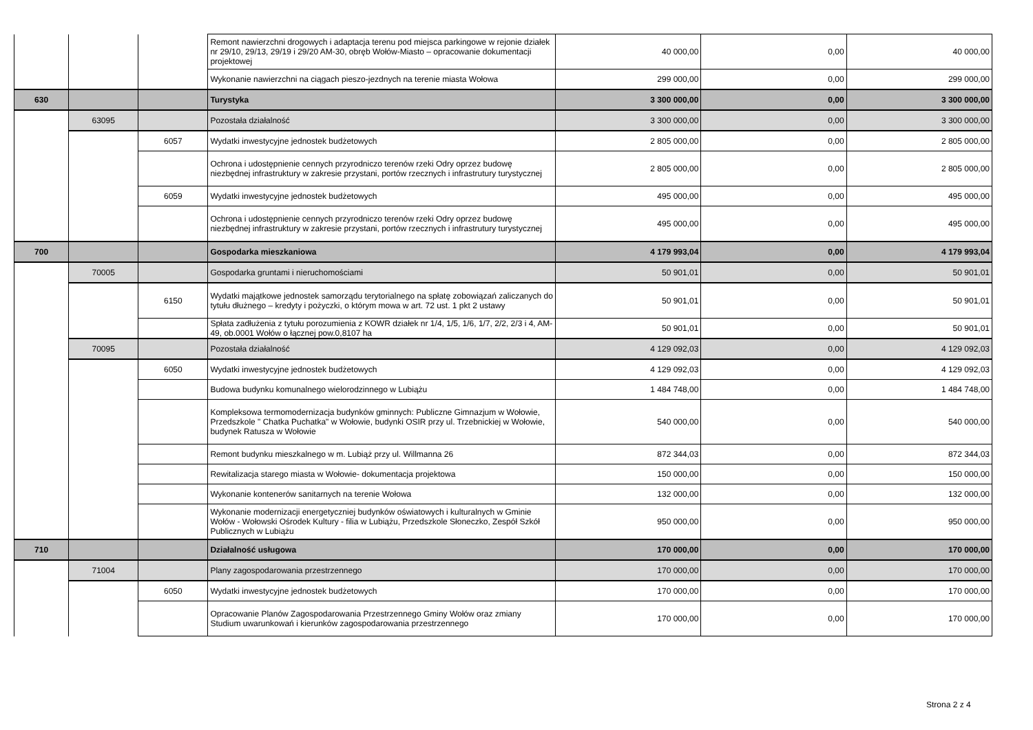| | | | Remont nawierzchni drogowych i adaptacja terenu pod miejsca parkingowe w rejonie działek nr 29/10, 29/13, 29/19 i 29/20 AM-30, obręb Wołów-Miasto – opracowanie dokumentacji projektowej | 40 000,00 | 0,00 | 40 000,00 |
| | | | Wykonanie nawierzchni na ciągach pieszo-jezdnych na terenie miasta Wołowa | 299 000,00 | 0,00 | 299 000,00 |
| 630 | | | Turystyka | 3 300 000,00 | 0,00 | 3 300 000,00 |
| | 63095 | | Pozostała działalność | 3 300 000,00 | 0,00 | 3 300 000,00 |
| | | 6057 | Wydatki inwestycyjne jednostek budżetowych | 2 805 000,00 | 0,00 | 2 805 000,00 |
| | | | Ochrona i udostępnienie cennych przyrodniczo terenów rzeki Odry oprzez budowę niezbędnej infrastruktury w zakresie przystani, portów rzecznych i infrastrutury turystycznej | 2 805 000,00 | 0,00 | 2 805 000,00 |
| | | 6059 | Wydatki inwestycyjne jednostek budżetowych | 495 000,00 | 0,00 | 495 000,00 |
| | | | Ochrona i udostępnienie cennych przyrodniczo terenów rzeki Odry oprzez budowę niezbędnej infrastruktury w zakresie przystani, portów rzecznych i infrastrutury turystycznej | 495 000,00 | 0,00 | 495 000,00 |
| 700 | | | Gospodarka mieszkaniowa | 4 179 993,04 | 0,00 | 4 179 993,04 |
| | 70005 | | Gospodarka gruntami i nieruchomościami | 50 901,01 | 0,00 | 50 901,01 |
| | | 6150 | Wydatki majątkowe jednostek samorządu terytorialnego na spłatę zobowiązań zaliczanych do tytułu dłużnego – kredyty i pożyczki, o którym mowa w art. 72 ust. 1 pkt 2 ustawy | 50 901,01 | 0,00 | 50 901,01 |
| | | | Spłata zadłużenia z tytułu porozumienia z KOWR działek nr 1/4, 1/5, 1/6, 1/7, 2/2, 2/3 i 4, AM-49, ob.0001 Wołów o łącznej pow.0,8107 ha | 50 901,01 | 0,00 | 50 901,01 |
| | 70095 | | Pozostała działalność | 4 129 092,03 | 0,00 | 4 129 092,03 |
| | | 6050 | Wydatki inwestycyjne jednostek budżetowych | 4 129 092,03 | 0,00 | 4 129 092,03 |
| | | | Budowa budynku komunalnego wielorodzinnego w Lubiążu | 1 484 748,00 | 0,00 | 1 484 748,00 |
| | | | Kompleksowa termomodernizacja budynków gminnych: Publiczne Gimnazjum w Wołowie, Przedszkole " Chatka Puchatka" w Wołowie, budynki OSIR przy ul. Trzebnickiej w Wołowie, budynek Ratusza w Wołowie | 540 000,00 | 0,00 | 540 000,00 |
| | | | Remont budynku mieszkalnego w m. Lubiąż przy ul. Willmanna 26 | 872 344,03 | 0,00 | 872 344,03 |
| | | | Rewitalizacja starego miasta w Wołowie- dokumentacja projektowa | 150 000,00 | 0,00 | 150 000,00 |
| | | | Wykonanie kontenerów sanitarnych na terenie Wołowa | 132 000,00 | 0,00 | 132 000,00 |
| | | | Wykonanie modernizacji energetyczniej budynków oświatowych i kulturalnych w Gminie Wołów - Wołowski Ośrodek Kultury - filia w Lubiążu, Przedszkole Słoneczko, Zespół Szkół Publicznych w Lubiążu | 950 000,00 | 0,00 | 950 000,00 |
| 710 | | | Działalność usługowa | 170 000,00 | 0,00 | 170 000,00 |
| | 71004 | | Plany zagospodarowania przestrzennego | 170 000,00 | 0,00 | 170 000,00 |
| | | 6050 | Wydatki inwestycyjne jednostek budżetowych | 170 000,00 | 0,00 | 170 000,00 |
| | | | Opracowanie Planów Zagospodarowania Przestrzennego Gminy Wołów oraz zmiany Studium uwarunkowań i kierunków zagospodarowania przestrzennego | 170 000,00 | 0,00 | 170 000,00 |
Strona 2 z 4